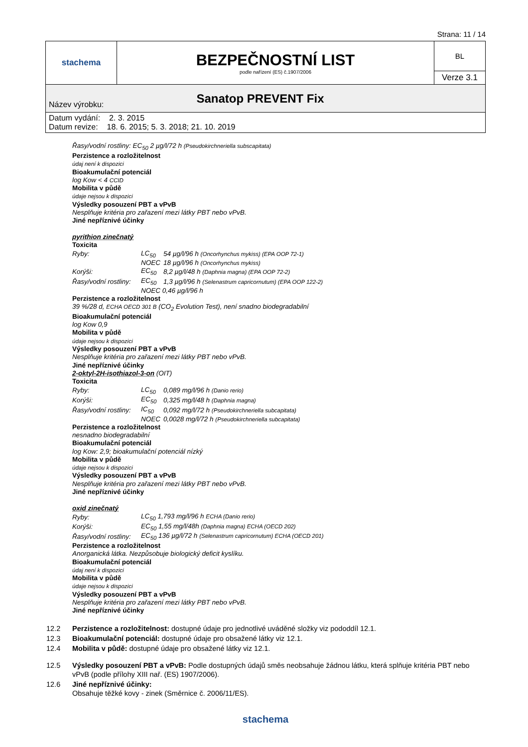Strana: 11 / 14
| stachema | BEZPEČNOSTNÍ LIST podle nařízení (ES) č.1907/2006 | BL |
| | | Verze 3.1 |
| Název výrobku: | Sanatop PREVENT Fix | |
| Datum vydání: 2. 3. 2015 Datum revize: 18. 6. 2015; 5. 3. 2018; 21. 10. 2019 | | |
Řasy/vodní rostliny: EC<sub>50</sub> 2 µg/l/72 h (Pseudokirchneriella subscapitata)
Perzistence a rozložitelnost
údaj není k dispozici
Bioakumulační potenciál
log Kow < 4 CCID
Mobilita v půdě
údaje nejsou k dispozici
Výsledky posouzení PBT a vPvB
Nesplňuje kritéria pro zařazení mezi látky PBT nebo vPvB.
Jiné nepříznivé účinky
pyrithion zinečnatý
Toxicita
| Ryby: | LC<sub>50</sub> | 54 µg/l/96 h (Oncorhynchus mykiss) (EPA OOP 72-1) |
| | NOEC | 18 µg/l/96 h (Oncorhynchus mykiss) |
| Korýši: | EC<sub>50</sub> | 8,2 µg/l/48 h (Daphnia magna) (EPA OOP 72-2) |
| Řasy/vodní rostliny: | EC<sub>50</sub> | 1,3 µg/l/96 h (Selenastrum capricornutum) (EPA OOP 122-2) |
| | NOEC 0,46 µg/l/96 h | |
Perzistence a rozložitelnost
39 %/28 d, ECHA OECD 301 B (CO<sub>2</sub> Evolution Test), není snadno biodegradabilní
Bioakumulační potenciál
log Kow 0,9
Mobilita v půdě
údaje nejsou k dispozici
Výsledky posouzení PBT a vPvB
Nesplňuje kritéria pro zařazení mezi látky PBT nebo vPvB.
Jiné nepříznivé účinky
2-oktyl-2H-isothiazol-3-on (OIT)
Toxicita
| Ryby: | LC<sub>50</sub> | 0,089 mg/l/96 h (Danio rerio) |
| Korýši: | EC<sub>50</sub> | 0,325 mg/l/48 h (Daphnia magna) |
| Řasy/vodní rostliny: | IC<sub>50</sub> | 0,092 mg/l/72 h (Pseudokirchneriella subcapitata) |
| | NOEC | 0,0028 mg/l/72 h (Pseudokirchneriella subcapitata) |
Perzistence a rozložitelnost
nesnadno biodegradabilní
Bioakumulační potenciál
log Kow: 2,9; bioakumulační potenciál nízký
Mobilita v půdě
údaje nejsou k dispozici
Výsledky posouzení PBT a vPvB
Nesplňuje kritéria pro zařazení mezi látky PBT nebo vPvB.
Jiné nepříznivé účinky
oxid zinečnatý
| Ryby: | LC<sub>50</sub> 1,793 mg/l/96 h ECHA (Danio rerio) |
| Korýši: | EC<sub>50</sub> 1,55 mg/l/48h (Daphnia magna) ECHA (OECD 202) |
| Řasy/vodní rostliny: | EC<sub>50</sub> 136 µg/l/72 h (Selenastrum capricornutum) ECHA (OECD 201) |
Perzistence a rozložitelnost
Anorganická látka. Nezpůsobuje biologický deficit kyslíku.
Bioakumulační potenciál
údaj není k dispozici
Mobilita v půdě
údaje nejsou k dispozici
Výsledky posouzení PBT a vPvB
Nesplňuje kritéria pro zařazení mezi látky PBT nebo vPvB.
Jiné nepříznivé účinky
| 12.2 | Perzistence a rozložitelnost: dostupné údaje pro jednotlivé uváděné složky viz pododdíl 12.1. |
| 12.3 | Bioakumulační potenciál: dostupné údaje pro obsažené látky viz 12.1. |
| 12.4 | Mobilita v půdě: dostupné údaje pro obsažené látky viz 12.1. |
| 12.5 | Výsledky posouzení PBT a vPvB: Podle dostupných údajů směs neobsahuje žádnou látku, která splňuje kritéria PBT nebo vPvB (podle přílohy XIII nař. (ES) 1907/2006). |
| 12.6 | Jiné nepříznivé účinky: Obsahuje těžké kovy - zinek (Směrnice č. 2006/11/ES). |
stachema